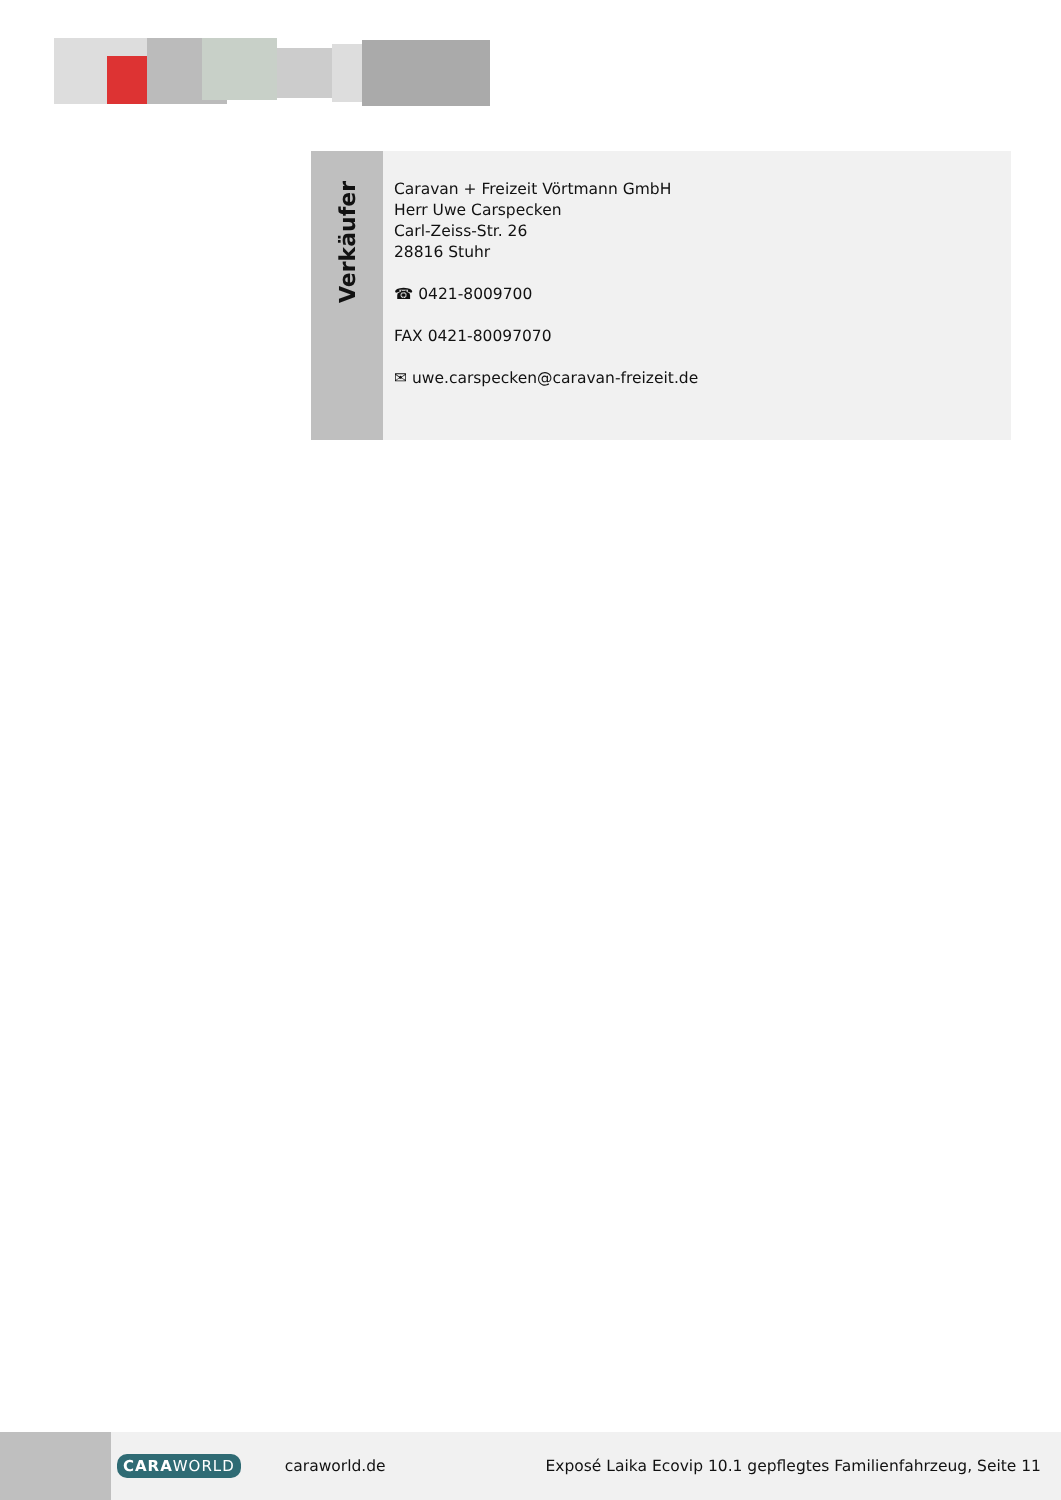Verkäufer
Caravan + Freizeit Vörtmann GmbH
Herr Uwe Carspecken
Carl-Zeiss-Str. 26
28816 Stuhr
☎ 0421-8009700
FAX 0421-80097070
✉ uwe.carspecken@caravan-freizeit.de
CARAWORLD
caraworld.de
Exposé Laika Ecovip 10.1 gepflegtes Familienfahrzeug, Seite 11